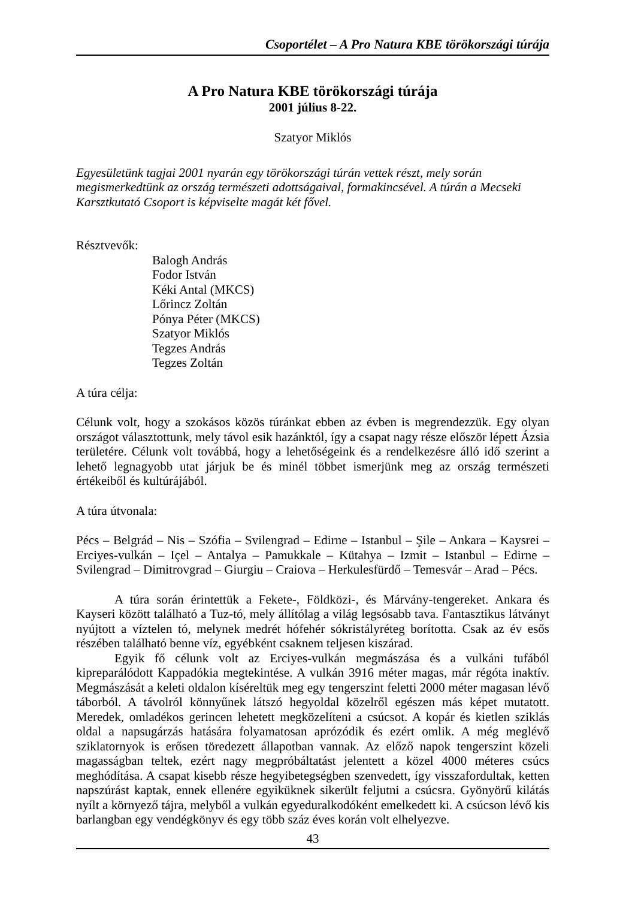Csoportélet – A Pro Natura KBE törökországi túrája
A Pro Natura KBE törökországi túrája
2001 július 8-22.
Szatyor Miklós
Egyesületünk tagjai 2001 nyarán egy törökországi túrán vettek részt, mely során megismerkedtünk az ország természeti adottságaival, formakincsével. A túrán a Mecseki Karsztkutató Csoport is képviselte magát két fővel.
Résztvevők:
Balogh András
Fodor István
Kéki Antal (MKCS)
Lőrincz Zoltán
Pónya Péter (MKCS)
Szatyor Miklós
Tegzes András
Tegzes Zoltán
A túra célja:
Célunk volt, hogy a szokásos közös túránkat ebben az évben is megrendezzük. Egy olyan országot választottunk, mely távol esik hazánktól, így a csapat nagy része először lépett Ázsia területére. Célunk volt továbbá, hogy a lehetőségeink és a rendelkezésre álló idő szerint a lehető legnagyobb utat járjuk be és minél többet ismerjünk meg az ország természeti értékeiből és kultúrájából.
A túra útvonala:
Pécs – Belgrád – Nis – Szófia – Svilengrad – Edirne – Istanbul – Şile – Ankara – Kaysrei – Erciyes-vulkán – Içel – Antalya – Pamukkale – Kütahya – Izmit – Istanbul – Edirne – Svilengrad – Dimitrovgrad – Giurgiu – Craiova – Herkulesfürdő – Temesvár – Arad – Pécs.
A túra során érintettük a Fekete-, Földközi-, és Márvány-tengereket. Ankara és Kayseri között található a Tuz-tó, mely állítólag a világ legsósabb tava. Fantasztikus látványt nyújtott a víztelen tó, melynek medrét hófehér sókristályréteg borította. Csak az év esős részében található benne víz, egyébként csaknem teljesen kiszárad.
Egyik fő célunk volt az Erciyes-vulkán megmászása és a vulkáni tufából kipreparálódott Kappadókia megtekintése. A vulkán 3916 méter magas, már régóta inaktív. Megmászását a keleti oldalon kíséreltük meg egy tengerszint feletti 2000 méter magasan lévő táborból. A távolról könnyűnek látszó hegyoldal közelről egészen más képet mutatott. Meredek, omladékos gerincen lehetett megközelíteni a csúcsot. A kopár és kietlen sziklás oldal a napsugárzás hatására folyamatosan aprózódik és ezért omlik. A még meglévő sziklatornyok is erősen töredezett állapotban vannak. Az előző napok tengerszint közeli magasságban teltek, ezért nagy megpróbáltatást jelentett a közel 4000 méteres csúcs meghódítása. A csapat kisebb része hegyibetegségben szenvedett, így visszafordultak, ketten napszúrást kaptak, ennek ellenére egyiküknek sikerült feljutni a csúcsra. Gyönyörű kilátás nyílt a környező tájra, melyből a vulkán egyeduralkodóként emelkedett ki. A csúcson lévő kis barlangban egy vendégkönyv és egy több száz éves korán volt elhelyezve.
43